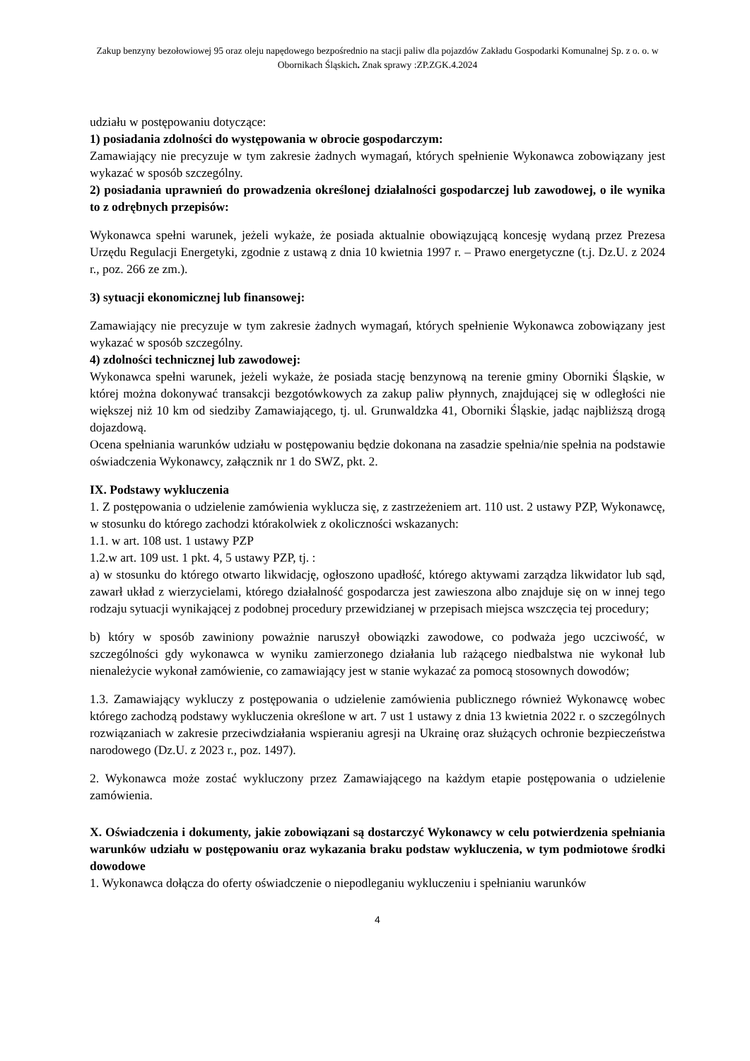Zakup benzyny bezołowiowej 95 oraz oleju napędowego bezpośrednio na stacji paliw dla pojazdów Zakładu Gospodarki Komunalnej Sp. z o. o. w Obornikach Śląskich. Znak sprawy :ZP.ZGK.4.2024
udziału w postępowaniu dotyczące:
1) posiadania zdolności do występowania w obrocie gospodarczym:
Zamawiający nie precyzuje w tym zakresie żadnych wymagań, których spełnienie Wykonawca zobowiązany jest wykazać w sposób szczególny.
2) posiadania uprawnień do prowadzenia określonej działalności gospodarczej lub zawodowej, o ile wynika to z odrębnych przepisów:
Wykonawca spełni warunek, jeżeli wykaże, że posiada aktualnie obowiązującą koncesję wydaną przez Prezesa Urzędu Regulacji Energetyki, zgodnie z ustawą z dnia 10 kwietnia 1997 r. – Prawo energetyczne (t.j. Dz.U. z 2024 r., poz. 266 ze zm.).
3) sytuacji ekonomicznej lub finansowej:
Zamawiający nie precyzuje w tym zakresie żadnych wymagań, których spełnienie Wykonawca zobowiązany jest wykazać w sposób szczególny.
4) zdolności technicznej lub zawodowej:
Wykonawca spełni warunek, jeżeli wykaże, że posiada stację benzynową na terenie gminy Oborniki Śląskie, w której można dokonywać transakcji bezgotówkowych za zakup paliw płynnych, znajdującej się w odległości nie większej niż 10 km od siedziby Zamawiającego, tj. ul. Grunwaldzka 41, Oborniki Śląskie, jadąc najbliższą drogą dojazdową.
Ocena spełniania warunków udziału w postępowaniu będzie dokonana na zasadzie spełnia/nie spełnia na podstawie oświadczenia Wykonawcy, załącznik nr 1 do SWZ, pkt. 2.
IX. Podstawy wykluczenia
1. Z postępowania o udzielenie zamówienia wyklucza się, z zastrzeżeniem art. 110 ust. 2 ustawy PZP, Wykonawcę, w stosunku do którego zachodzi którakolwiek z okoliczności wskazanych:
1.1. w art. 108 ust. 1 ustawy PZP
1.2.w art. 109 ust. 1 pkt. 4, 5 ustawy PZP, tj. :
a) w stosunku do którego otwarto likwidację, ogłoszono upadłość, którego aktywami zarządza likwidator lub sąd, zawarł układ z wierzycielami, którego działalność gospodarcza jest zawieszona albo znajduje się on w innej tego rodzaju sytuacji wynikającej z podobnej procedury przewidzianej w przepisach miejsca wszczęcia tej procedury;
b) który w sposób zawiniony poważnie naruszył obowiązki zawodowe, co podważa jego uczciwość, w szczególności gdy wykonawca w wyniku zamierzonego działania lub rażącego niedbalstwa nie wykonał lub nienależycie wykonał zamówienie, co zamawiający jest w stanie wykazać za pomocą stosownych dowodów;
1.3. Zamawiający wykluczy z postępowania o udzielenie zamówienia publicznego również Wykonawcę wobec którego zachodzą podstawy wykluczenia określone w art. 7 ust 1 ustawy z dnia 13 kwietnia 2022 r. o szczególnych rozwiązaniach w zakresie przeciwdziałania wspieraniu agresji na Ukrainę oraz służących ochronie bezpieczeństwa narodowego (Dz.U. z 2023 r., poz. 1497).
2. Wykonawca może zostać wykluczony przez Zamawiającego na każdym etapie postępowania o udzielenie zamówienia.
X. Oświadczenia i dokumenty, jakie zobowiązani są dostarczyć Wykonawcy w celu potwierdzenia spełniania warunków udziału w postępowaniu oraz wykazania braku podstaw wykluczenia, w tym podmiotowe środki dowodowe
1. Wykonawca dołącza do oferty oświadczenie o niepodleganiu wykluczeniu i spełnianiu warunków
4